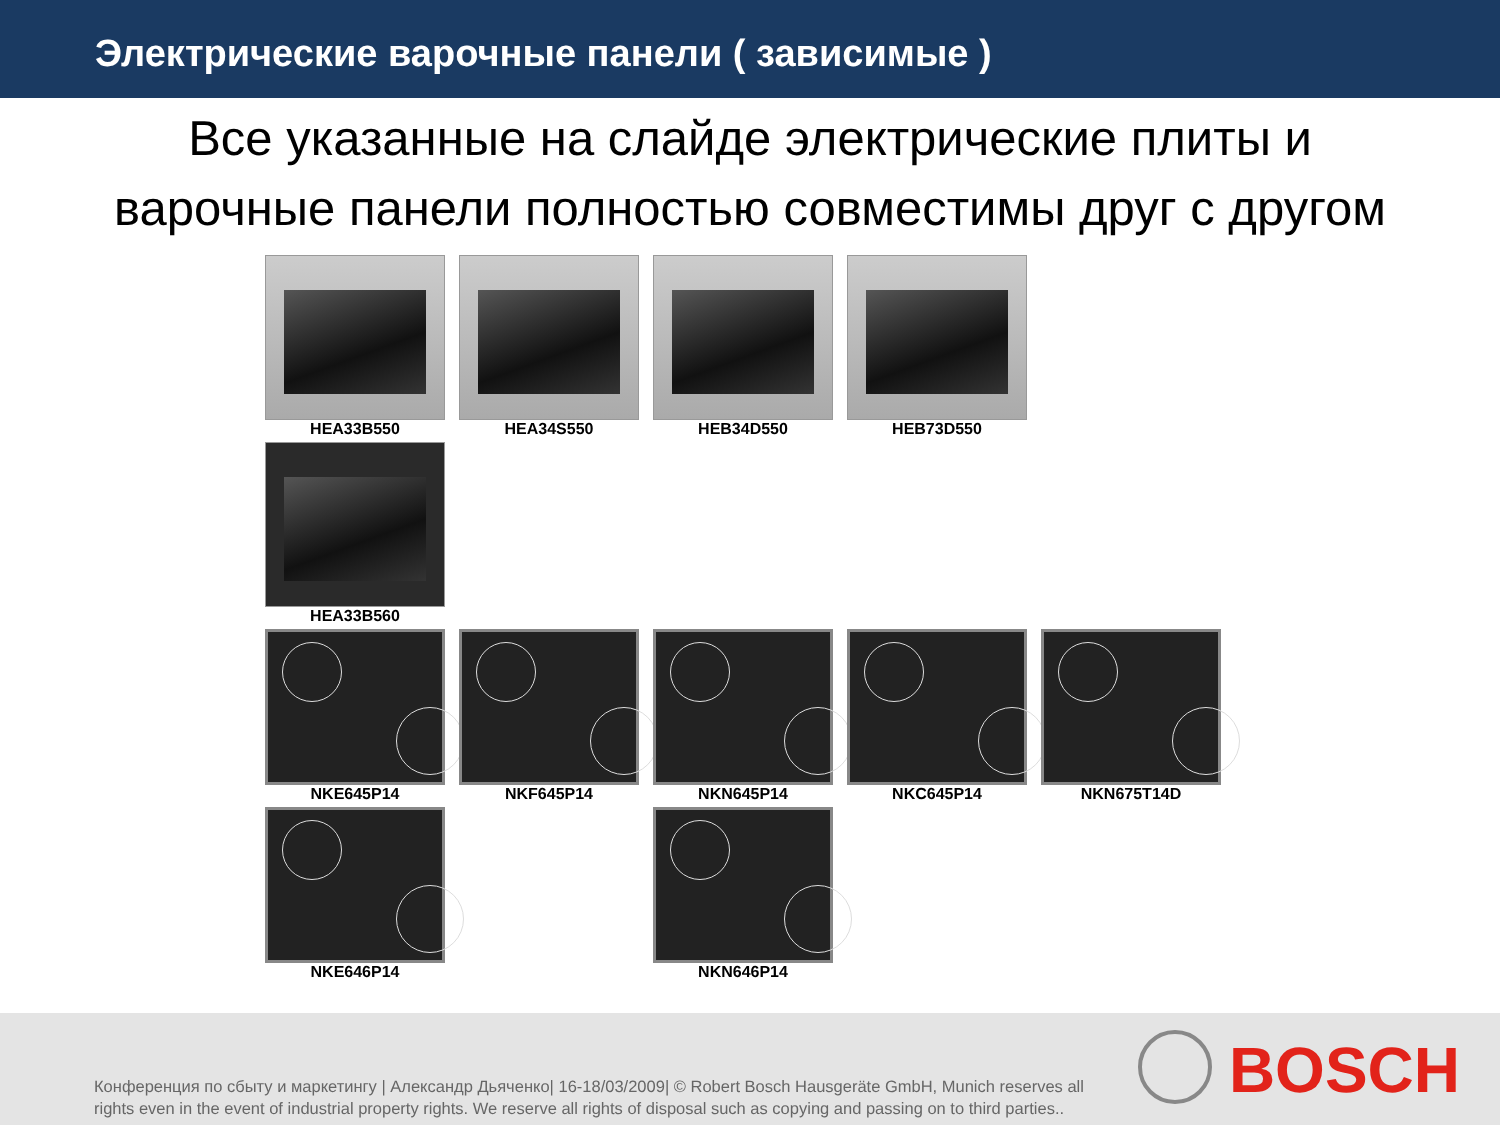Электрические варочные панели ( зависимые )
Все указанные на слайде электрические плиты и
варочные панели полностью совместимы друг с другом
HEA33B550 HEA34S550 HEB34D550 HEB73D550
HEA33B560
NKE645P14 NKF645P14 NKN645P14 NKC645P14 NKN675T14D
NKE646P14 NKN646P14
Конференция по сбыту и маркетингу | Александр Дьяченко| 16-18/03/2009| © Robert Bosch Hausgeräte GmbH, Munich reserves all rights even in the event of industrial property rights. We reserve all rights of disposal such as copying and passing on to third parties..
BOSCH